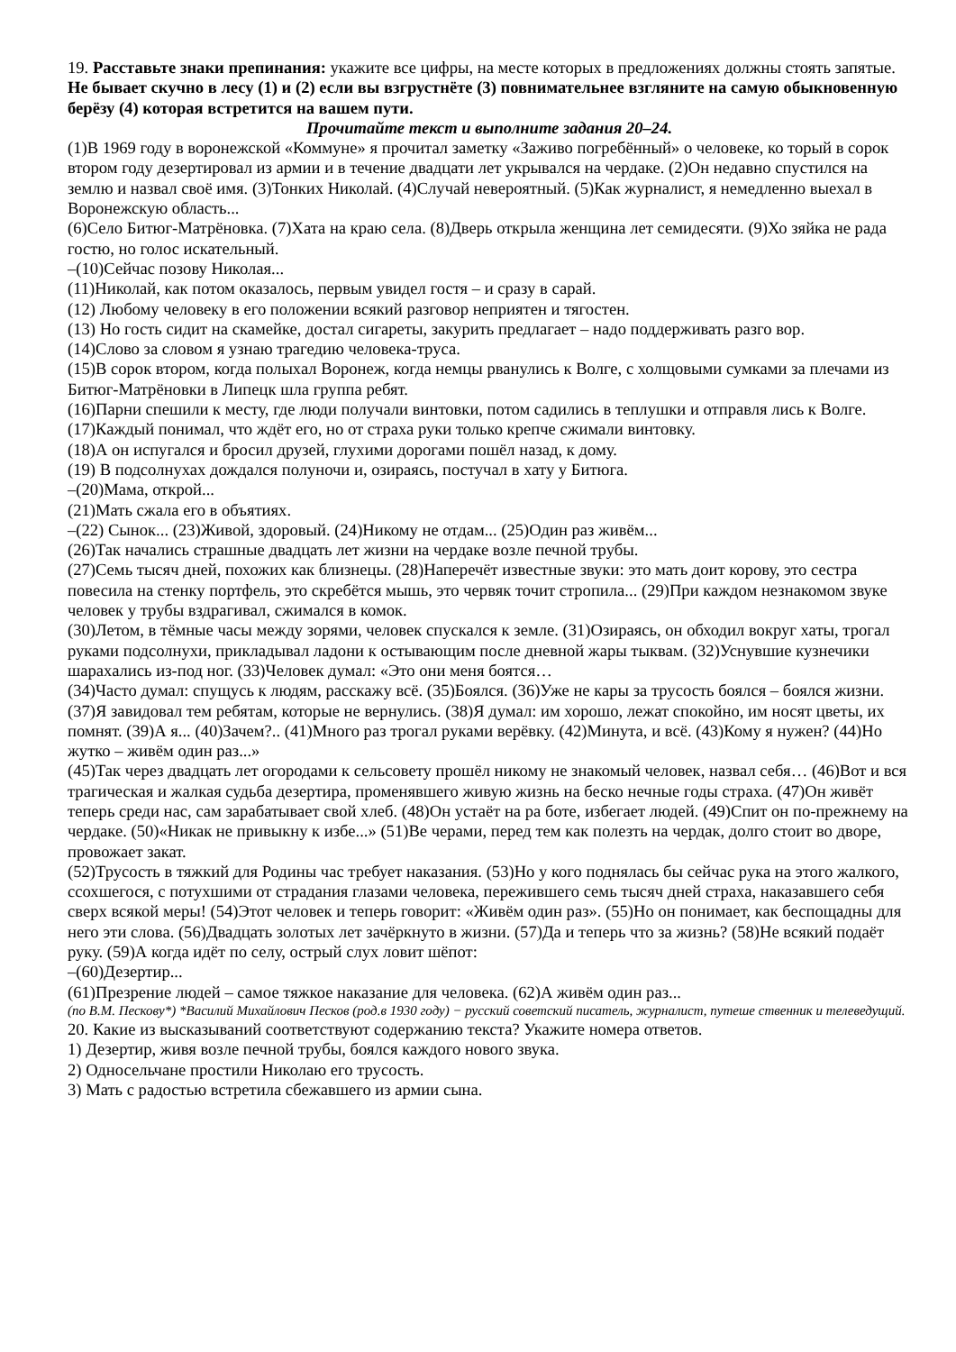19. Расставьте знаки препинания: укажите все цифры, на месте которых в предложениях должны стоять запятые.
Не бывает скучно в лесу (1) и (2) если вы взгрустнёте (3) повнимательнее взгляните на самую обыкновенную берёзу (4) которая встретится на вашем пути.
Прочитайте текст и выполните задания 20–24.
(1)В 1969 году в воронежской «Коммуне» я прочитал заметку «Заживо погребённый» о человеке, ко торый в сорок втором году дезертировал из армии и в течение двадцати лет укрывался на чердаке. (2)Он недавно спустился на землю и назвал своё имя. (3)Тонких Николай. (4)Случай невероятный. (5)Как журналист, я немедленно выехал в Воронежскую область...
(6)Село Битюг-Матрёновка. (7)Хата на краю села. (8)Дверь открыла женщина лет семидесяти. (9)Хо зяйка не рада гостю, но голос искательный.
–(10)Сейчас позову Николая...
(11)Николай, как потом оказалось, первым увидел гостя – и сразу в сарай.
(12) Любому человеку в его положении всякий разговор неприятен и тягостен.
(13) Но гость сидит на скамейке, достал сигареты, закурить предлагает – надо поддерживать разго вор.
(14)Слово за словом я узнаю трагедию человека-труса.
(15)В сорок втором, когда полыхал Воронеж, когда немцы рванулись к Волге, с холщовыми сумками за плечами из Битюг-Матрёновки в Липецк шла группа ребят.
(16)Парни спешили к месту, где люди получали винтовки, потом садились в теплушки и отправля лись к Волге. (17)Каждый понимал, что ждёт его, но от страха руки только крепче сжимали винтовку.
(18)А он испугался и бросил друзей, глухими дорогами пошёл назад, к дому.
(19) В подсолнухах дождался полуночи и, озираясь, постучал в хату у Битюга.
–(20)Мама, открой...
(21)Мать сжала его в объятиях.
–(22) Сынок... (23)Живой, здоровый. (24)Никому не отдам... (25)Один раз живём...
(26)Так начались страшные двадцать лет жизни на чердаке возле печной трубы.
(27)Семь тысяч дней, похожих как близнецы. (28)Наперечёт известные звуки: это мать доит корову, это сестра повесила на стенку портфель, это скребётся мышь, это червяк точит стропила... (29)При каждом незнакомом звуке человек у трубы вздрагивал, сжимался в комок.
(30)Летом, в тёмные часы между зорями, человек спускался к земле. (31)Озираясь, он обходил вокруг хаты, трогал руками подсолнухи, прикладывал ладони к остывающим после дневной жары тыквам. (32)Уснувшие кузнечики шарахались из-под ног. (33)Человек думал: «Это они меня боятся…
(34)Часто думал: спущусь к людям, расскажу всё. (35)Боялся. (36)Уже не кары за трусость боялся – боялся жизни. (37)Я завидовал тем ребятам, которые не вернулись. (38)Я думал: им хорошо, лежат спокойно, им носят цветы, их помнят. (39)А я... (40)Зачем?.. (41)Много раз трогал руками верёвку. (42)Минута, и всё. (43)Кому я нужен? (44)Но жутко – живём один раз...»
(45)Так через двадцать лет огородами к сельсовету прошёл никому не знакомый человек, назвал себя… (46)Вот и вся трагическая и жалкая судьба дезертира, променявшего живую жизнь на беско нечные годы страха. (47)Он живёт теперь среди нас, сам зарабатывает свой хлеб. (48)Он устаёт на ра боте, избегает людей. (49)Спит он по-прежнему на чердаке. (50)«Никак не привыкну к избе...» (51)Ве черами, перед тем как полезть на чердак, долго стоит во дворе, провожает закат.
(52)Трусость в тяжкий для Родины час требует наказания. (53)Но у кого поднялась бы сейчас рука на этого жалкого, ссохшегося, с потухшими от страдания глазами человека, пережившего семь тысяч дней страха, наказавшего себя сверх всякой меры! (54)Этот человек и теперь говорит: «Живём один раз». (55)Но он понимает, как беспощадны для него эти слова. (56)Двадцать золотых лет зачёркнуто в жизни. (57)Да и теперь что за жизнь? (58)Не всякий подаёт руку. (59)А когда идёт по селу, острый слух ловит шёпот:
–(60)Дезертир...
(61)Презрение людей – самое тяжкое наказание для человека. (62)А живём один раз...
(по В.М. Пескову*) *Василий Михайлович Песков (род.в 1930 году) − русский советский писатель, журналист, путеше ственник и телеведущий.
20. Какие из высказываний соответствуют содержанию текста? Укажите номера ответов.
1) Дезертир, живя возле печной трубы, боялся каждого нового звука.
2) Односельчане простили Николаю его трусость.
3) Мать с радостью встретила сбежавшего из армии сына.